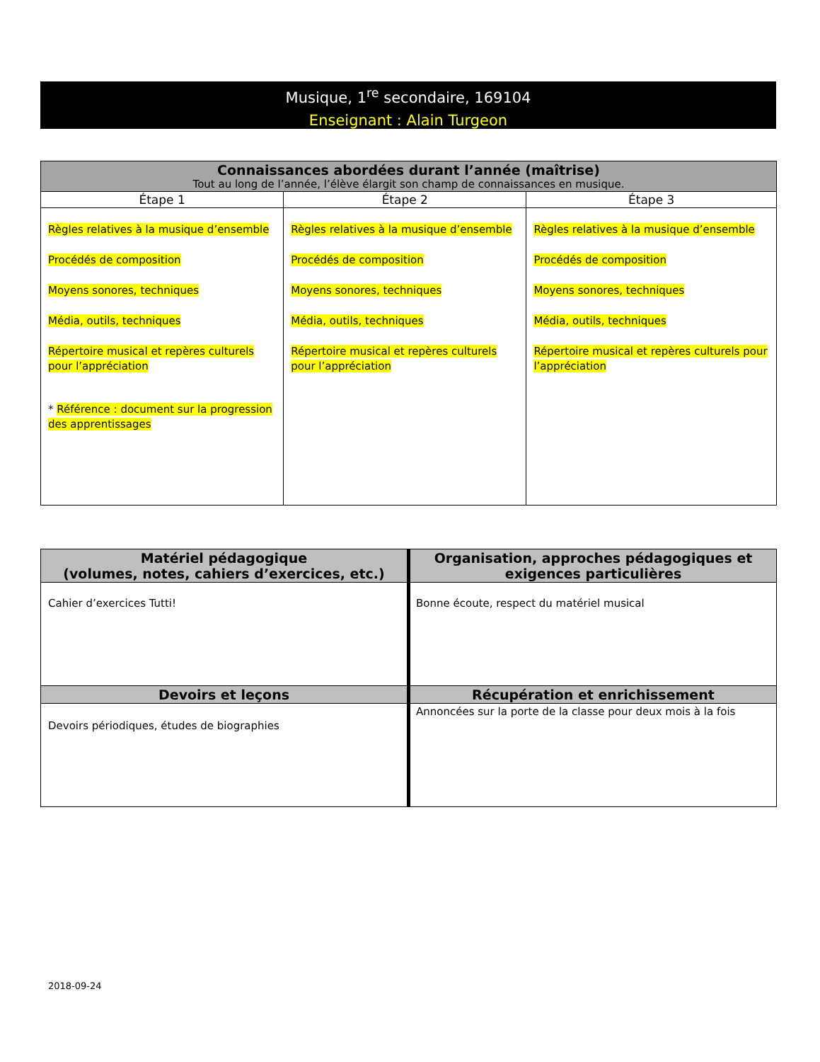Musique, 1<sup>re</sup> secondaire, 169104
Enseignant : Alain Turgeon
| Connaissances abordées durant l’année (maîtrise) Tout au long de l’année, l’élève élargit son champ de connaissances en musique. | | |
| --- | --- | --- |
| Étape 1 | Étape 2 | Étape 3 |
| Règles relatives à la musique d’ensemble Procédés de composition Moyens sonores, techniques Média, outils, techniques Répertoire musical et repères culturels pour l’appréciation * Référence : document sur la progression des apprentissages | Règles relatives à la musique d’ensemble Procédés de composition Moyens sonores, techniques Média, outils, techniques Répertoire musical et repères culturels pour l’appréciation | Règles relatives à la musique d’ensemble Procédés de composition Moyens sonores, techniques Média, outils, techniques Répertoire musical et repères culturels pour l’appréciation |
| Matériel pédagogique (volumes, notes, cahiers d’exercices, etc.) | Organisation, approches pédagogiques et exigences particulières |
| --- | --- |
| Cahier d’exercices Tutti! | Bonne écoute, respect du matériel musical |
| Devoirs et leçons | Récupération et enrichissement |
| Devoirs périodiques, études de biographies | Annoncées sur la porte de la classe pour deux mois à la fois |
2018-09-24